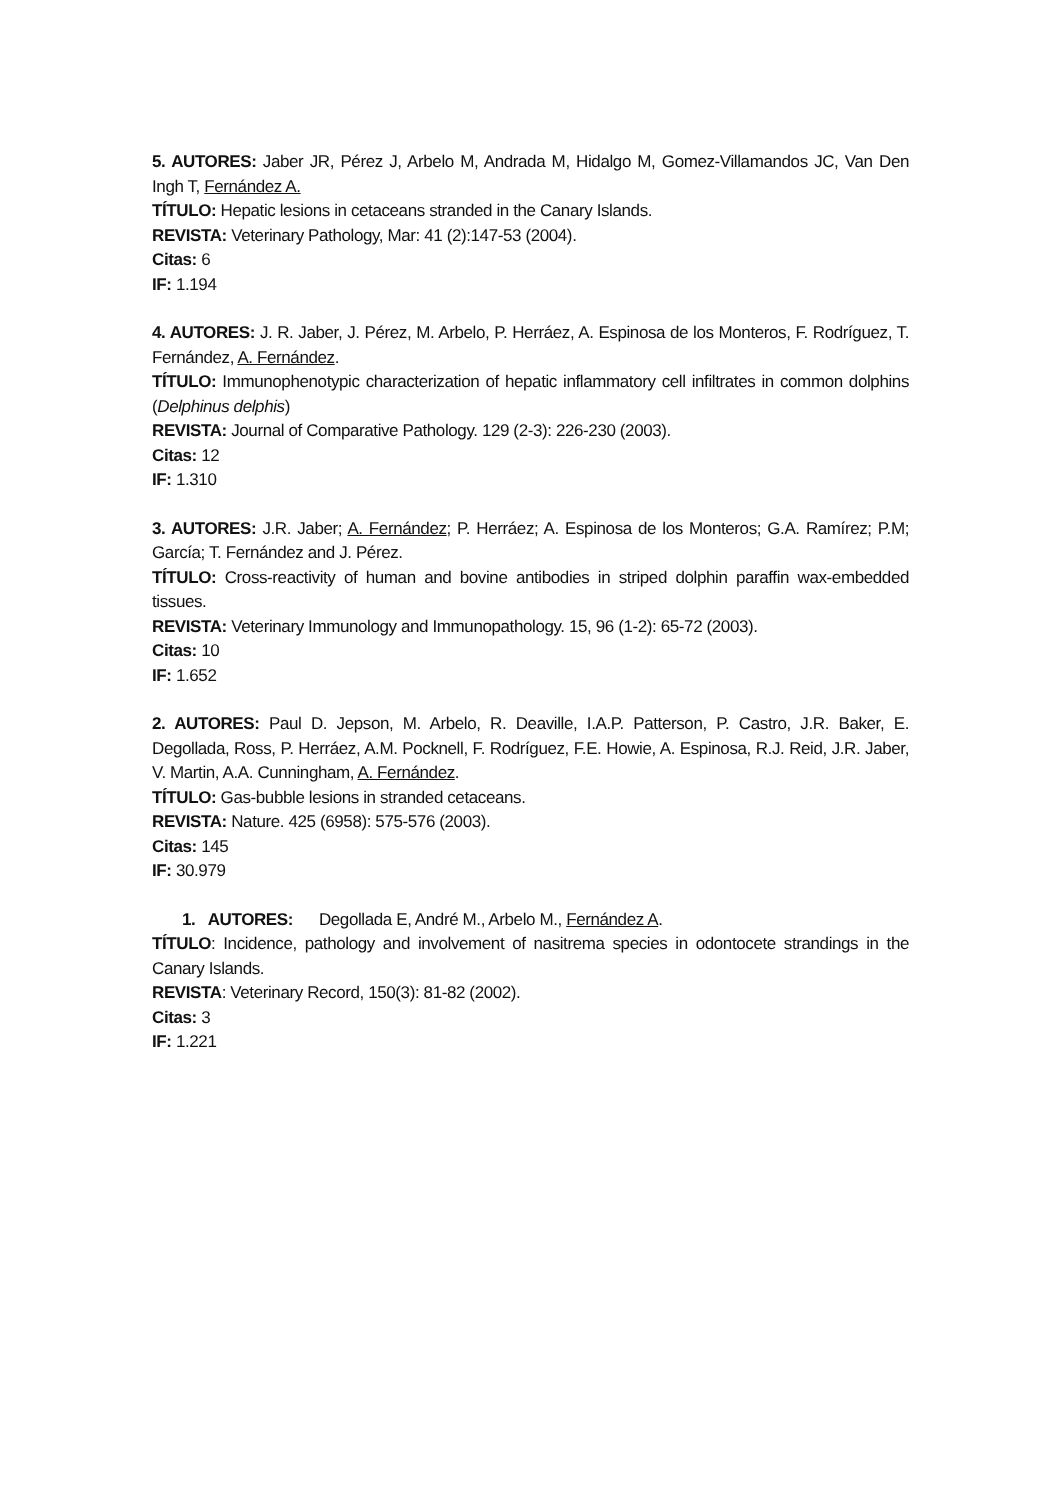5. AUTORES: Jaber JR, Pérez J, Arbelo M, Andrada M, Hidalgo M, Gomez-Villamandos JC, Van Den Ingh T, Fernández A.
TÍTULO: Hepatic lesions in cetaceans stranded in the Canary Islands.
REVISTA: Veterinary Pathology, Mar: 41 (2):147-53 (2004).
Citas: 6
IF: 1.194
4. AUTORES: J. R. Jaber, J. Pérez, M. Arbelo, P. Herráez, A. Espinosa de los Monteros, F. Rodríguez, T. Fernández, A. Fernández.
TÍTULO: Immunophenotypic characterization of hepatic inflammatory cell infiltrates in common dolphins (Delphinus delphis)
REVISTA: Journal of Comparative Pathology. 129 (2-3): 226-230 (2003).
Citas: 12
IF: 1.310
3. AUTORES: J.R. Jaber; A. Fernández; P. Herráez; A. Espinosa de los Monteros; G.A. Ramírez; P.M; García; T. Fernández and J. Pérez.
TÍTULO: Cross-reactivity of human and bovine antibodies in striped dolphin paraffin wax-embedded tissues.
REVISTA: Veterinary Immunology and Immunopathology. 15, 96 (1-2): 65-72 (2003).
Citas: 10
IF: 1.652
2. AUTORES: Paul D. Jepson, M. Arbelo, R. Deaville, I.A.P. Patterson, P. Castro, J.R. Baker, E. Degollada, Ross, P. Herráez, A.M. Pocknell, F. Rodríguez, F.E. Howie, A. Espinosa, R.J. Reid, J.R. Jaber, V. Martin, A.A. Cunningham, A. Fernández.
TÍTULO: Gas-bubble lesions in stranded cetaceans.
REVISTA: Nature. 425 (6958): 575-576 (2003).
Citas: 145
IF: 30.979
1. AUTORES: Degollada E, André M., Arbelo M., Fernández A.
TÍTULO: Incidence, pathology and involvement of nasitrema species in odontocete strandings in the Canary Islands.
REVISTA: Veterinary Record, 150(3): 81-82 (2002).
Citas: 3
IF: 1.221